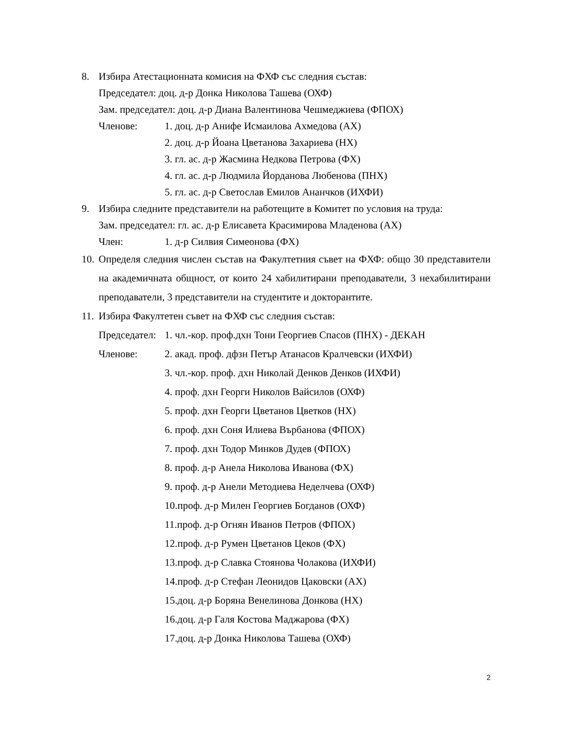8. Избира Атестационната комисия на ФХФ със следния състав:
Председател: доц. д-р Донка Николова Ташева (ОХФ)
Зам. председател: доц. д-р Диана Валентинова Чешмеджиева (ФПОХ)
Членове: 1. доц. д-р Анифе Исмаилова Ахмедова (АХ)
2. доц. д-р Йоана Цветанова Захариева (НХ)
3. гл. ас. д-р Жасмина Недкова Петрова (ФХ)
4. гл. ас. д-р Людмила Йорданова Любенова (ПНХ)
5. гл. ас. д-р Светослав Емилов Ананчков (ИХФИ)
9. Избира следните представители на работещите в Комитет по условия на труда:
Зам. председател: гл. ас. д-р Елисавета Красимирова Младенова (АХ)
Член: 1. д-р Силвия Симеонова (ФХ)
10. Определя следния числен състав на Факултетния съвет на ФХФ: общо 30 представители на академичната общност, от които 24 хабилитирани преподаватели, 3 нехабилитирани преподаватели, 3 представители на студентите и докторантите.
11. Избира Факултетен съвет на ФХФ със следния състав:
Председател: 1. чл.-кор. проф.дхн Тони Георгиев Спасов (ПНХ) - ДЕКАН
Членове: 2. акад. проф. дфзн Петър Атанасов Кралчевски (ИХФИ)
3. чл.-кор. проф. дхн Николай Денков Денков (ИХФИ)
4. проф. дхн Георги Николов Вайсилов (ОХФ)
5. проф. дхн Георги Цветанов Цветков (НХ)
6. проф. дхн Соня Илиева Върбанова (ФПОХ)
7. проф. дхн Тодор Минков Дудев (ФПОХ)
8. проф. д-р Анела Николова Иванова (ФХ)
9. проф. д-р Анели Методиева Неделчева (ОХФ)
10.проф. д-р Милен Георгиев Богданов (ОХФ)
11.проф. д-р Огнян Иванов Петров (ФПОХ)
12.проф. д-р Румен Цветанов Цеков (ФХ)
13.проф. д-р Славка Стоянова Чолакова (ИХФИ)
14.проф. д-р Стефан Леонидов Цаковски (АХ)
15.доц. д-р Боряна Венелинова Донкова (НХ)
16.доц. д-р Галя Костова Маджарова (ФХ)
17.доц. д-р Донка Николова Ташева (ОХФ)
2